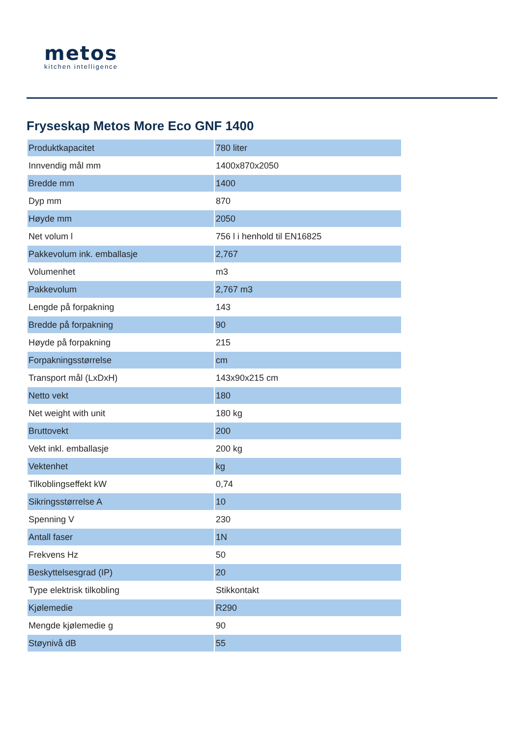metos
kitchen intelligence
Fryseskap Metos More Eco GNF 1400
| Produktkapacitet | 780 liter |
| Innvendig mål mm | 1400x870x2050 |
| Bredde mm | 1400 |
| Dyp mm | 870 |
| Høyde mm | 2050 |
| Net volum l | 756 l i henhold til EN16825 |
| Pakkevolum ink. emballasje | 2,767 |
| Volumenhet | m3 |
| Pakkevolum | 2,767 m3 |
| Lengde på forpakning | 143 |
| Bredde på forpakning | 90 |
| Høyde på forpakning | 215 |
| Forpakningsstørrelse | cm |
| Transport mål (LxDxH) | 143x90x215 cm |
| Netto vekt | 180 |
| Net weight with unit | 180 kg |
| Bruttovekt | 200 |
| Vekt inkl. emballasje | 200 kg |
| Vektenhet | kg |
| Tilkoblingseffekt kW | 0,74 |
| Sikringsstørrelse A | 10 |
| Spenning V | 230 |
| Antall faser | 1N |
| Frekvens Hz | 50 |
| Beskyttelsesgrad (IP) | 20 |
| Type elektrisk tilkobling | Stikkontakt |
| Kjølemedie | R290 |
| Mengde kjølemedie g | 90 |
| Støynivå dB | 55 |